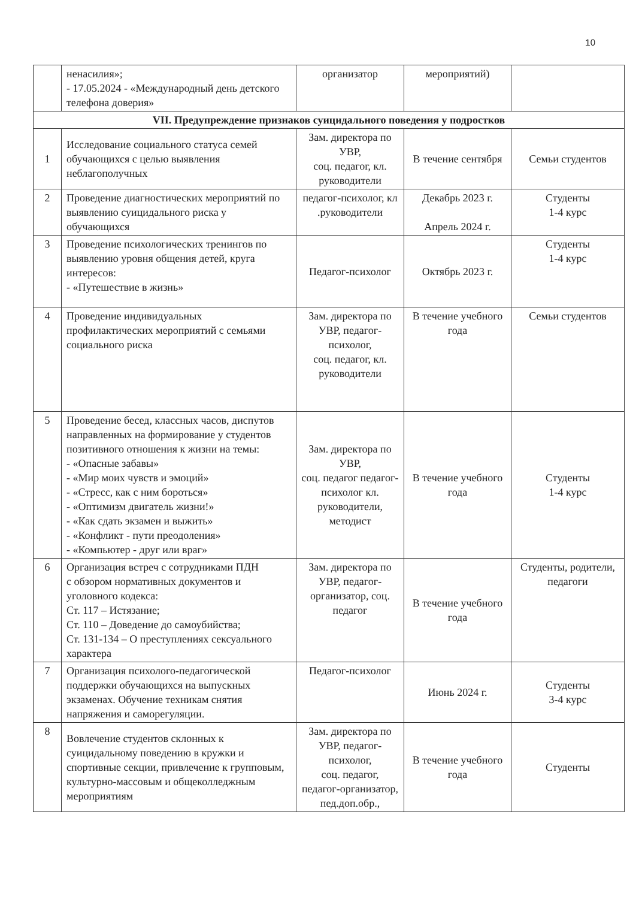10
| | ненасилия»; - 17.05.2024 - «Международный день детского телефона доверия» | организатор | мероприятий) | |
| VII. Предупреждение признаков суицидального поведения у подростков | | | | |
| 1 | Исследование социального статуса семей обучающихся с целью выявления неблагополучных | Зам. директора по УВР, соц. педагог, кл. руководители | В течение сентября | Семьи студентов |
| 2 | Проведение диагностических мероприятий по выявлению суицидального риска у обучающихся | педагог-психолог, кл .руководители | Декабрь 2023 г. Апрель 2024 г. | Студенты 1-4 курс |
| 3 | Проведение психологических тренингов по выявлению уровня общения детей, круга интересов: - «Путешествие в жизнь» | Педагог-психолог | Октябрь 2023 г. | Студенты 1-4 курс |
| 4 | Проведение индивидуальных профилактических мероприятий с семьями социального риска | Зам. директора по УВР, педагог-психолог, соц. педагог, кл. руководители | В течение учебного года | Семьи студентов |
| 5 | Проведение бесед, классных часов, диспутов направленных на формирование у студентов позитивного отношения к жизни на темы: - «Опасные забавы» - «Мир моих чувств и эмоций» - «Стресс, как с ним бороться» - «Оптимизм двигатель жизни!» - «Как сдать экзамен и выжить» - «Конфликт - пути преодоления» - «Компьютер - друг или враг» | Зам. директора по УВР, соц. педагог педагог-психолог кл. руководители, методист | В течение учебного года | Студенты 1-4 курс |
| 6 | Организация встреч с сотрудниками ПДН с обзором нормативных документов и уголовного кодекса: Ст. 117 – Истязание; Ст. 110 – Доведение до самоубийства; Ст. 131-134 – О преступлениях сексуального характера | Зам. директора по УВР, педагог-организатор, соц. педагог | В течение учебного года | Студенты, родители, педагоги |
| 7 | Организация психолого-педагогической поддержки обучающихся на выпускных экзаменах. Обучение техникам снятия напряжения и саморегуляции. | Педагог-психолог | Июнь 2024 г. | Студенты 3-4 курс |
| 8 | Вовлечение студентов склонных к суицидальному поведению в кружки и спортивные секции, привлечение к групповым, культурно-массовым и общеколледжным мероприятиям | Зам. директора по УВР, педагог-психолог, соц. педагог, педагог-организатор, пед.доп.обр., | В течение учебного года | Студенты |